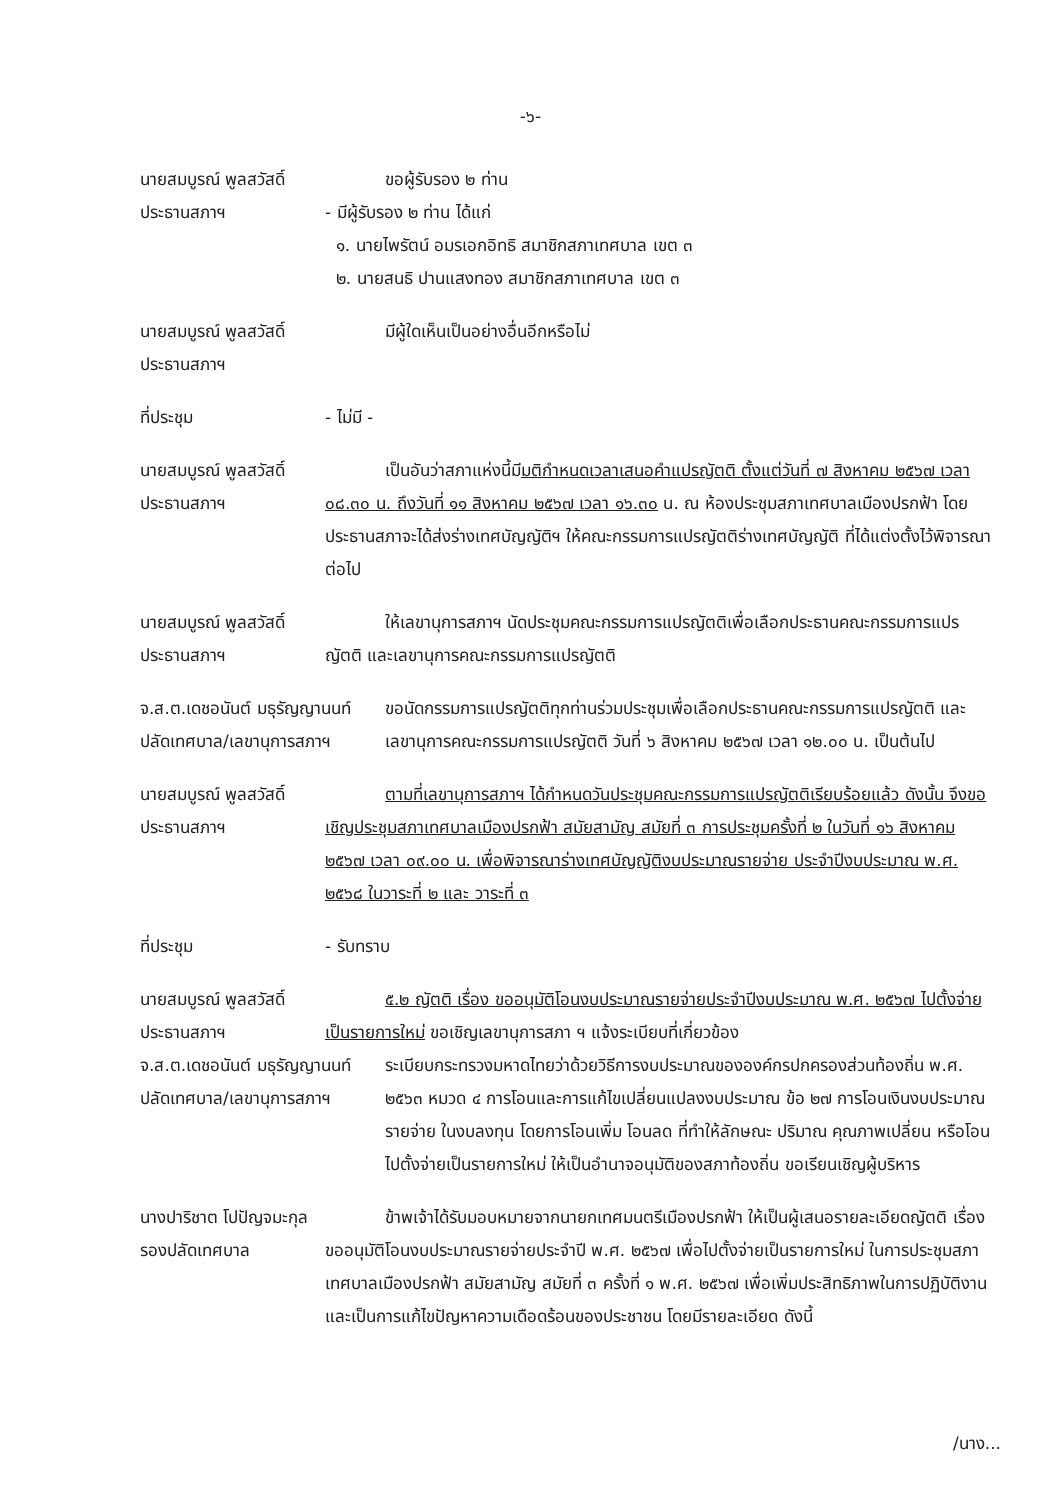-๖-
นายสมบูรณ์ พูลสวัสดิ์
ประธานสภาฯ
ขอผู้รับรอง ๒ ท่าน
- มีผู้รับรอง ๒ ท่าน ได้แก่
๑. นายไพรัตน์ อมรเอกอิทธิ สมาชิกสภาเทศบาล เขต ๓
๒. นายสนธิ ปานแสงทอง สมาชิกสภาเทศบาล เขต ๓
นายสมบูรณ์ พูลสวัสดิ์
ประธานสภาฯ
มีผู้ใดเห็นเป็นอย่างอื่นอีกหรือไม่
ที่ประชุม - ไม่มี -
นายสมบูรณ์ พูลสวัสดิ์
ประธานสภาฯ
เป็นอันว่าสภาแห่งนี้มีมติกำหนดเวลาเสนอคำแปรญัตติ ตั้งแต่วันที่ ๗ สิงหาคม ๒๕๖๗ เวลา ๐๘.๓๐ น. ถึงวันที่ ๑๑ สิงหาคม ๒๕๖๗ เวลา ๑๖.๓๐ น. ณ ห้องประชุมสภาเทศบาลเมืองปรกฟ้า โดยประธานสภาจะได้ส่งร่างเทศบัญญัติฯ ให้คณะกรรมการแปรญัตติร่างเทศบัญญัติ ที่ได้แต่งตั้งไว้พิจารณาต่อไป
นายสมบูรณ์ พูลสวัสดิ์
ประธานสภาฯ
ให้เลขานุการสภาฯ นัดประชุมคณะกรรมการแปรญัตติเพื่อเลือกประธานคณะกรรมการแปรญัตติ และเลขานุการคณะกรรมการแปรญัตติ
จ.ส.ต.เดชอนันต์ มธุรัญญานนท์
ปลัดเทศบาล/เลขานุการสภาฯ
ขอนัดกรรมการแปรญัตติทุกท่านร่วมประชุมเพื่อเลือกประธานคณะกรรมการแปรญัตติ และเลขานุการคณะกรรมการแปรญัตติ วันที่ ๖ สิงหาคม ๒๕๖๗ เวลา ๑๒.๐๐ น. เป็นต้นไป
นายสมบูรณ์ พูลสวัสดิ์
ประธานสภาฯ
ตามที่เลขานุการสภาฯ ได้กำหนดวันประชุมคณะกรรมการแปรญัตติเรียบร้อยแล้ว ดังนั้น จึงขอเชิญประชุมสภาเทศบาลเมืองปรกฟ้า สมัยสามัญ สมัยที่ ๓ การประชุมครั้งที่ ๒ ในวันที่ ๑๖ สิงหาคม ๒๕๖๗ เวลา ๐๙.๐๐ น. เพื่อพิจารณาร่างเทศบัญญัติงบประมาณรายจ่าย ประจำปีงบประมาณ พ.ศ. ๒๕๖๘ ในวาระที่ ๒ และ วาระที่ ๓
ที่ประชุม - รับทราบ
นายสมบูรณ์ พูลสวัสดิ์
ประธานสภาฯ
๕.๒ ญัตติ เรื่อง ขออนุมัติโอนงบประมาณรายจ่ายประจำปีงบประมาณ พ.ศ. ๒๕๖๗ ไปตั้งจ่ายเป็นรายการใหม่ ขอเชิญเลขานุการสภา ฯ แจ้งระเบียบที่เกี่ยวข้อง
จ.ส.ต.เดชอนันต์ มธุรัญญานนท์
ปลัดเทศบาล/เลขานุการสภาฯ
ระเบียบกระทรวงมหาดไทยว่าด้วยวิธีการงบประมาณขององค์กรปกครองส่วนท้องถิ่น พ.ศ. ๒๕๖๓ หมวด ๔ การโอนและการแก้ไขเปลี่ยนแปลงงบประมาณ ข้อ ๒๗ การโอนเงินงบประมาณรายจ่าย ในงบลงทุน โดยการโอนเพิ่ม โอนลด ที่ทำให้ลักษณะ ปริมาณ คุณภาพเปลี่ยน หรือโอนไปตั้งจ่ายเป็นรายการใหม่ ให้เป็นอำนาจอนุมัติของสภาท้องถิ่น ขอเรียนเชิญผู้บริหาร
นางปาริชาต โปปัญจมะกุล
รองปลัดเทศบาล
ข้าพเจ้าได้รับมอบหมายจากนายกเทศมนตรีเมืองปรกฟ้า ให้เป็นผู้เสนอรายละเอียดญัตติ เรื่อง ขออนุมัติโอนงบประมาณรายจ่ายประจำปี พ.ศ. ๒๕๖๗ เพื่อไปตั้งจ่ายเป็นรายการใหม่ ในการประชุมสภาเทศบาลเมืองปรกฟ้า สมัยสามัญ สมัยที่ ๓ ครั้งที่ ๑ พ.ศ. ๒๕๖๗ เพื่อเพิ่มประสิทธิภาพในการปฏิบัติงาน และเป็นการแก้ไขปัญหาความเดือดร้อนของประชาชน โดยมีรายละเอียด ดังนี้
/นาง...